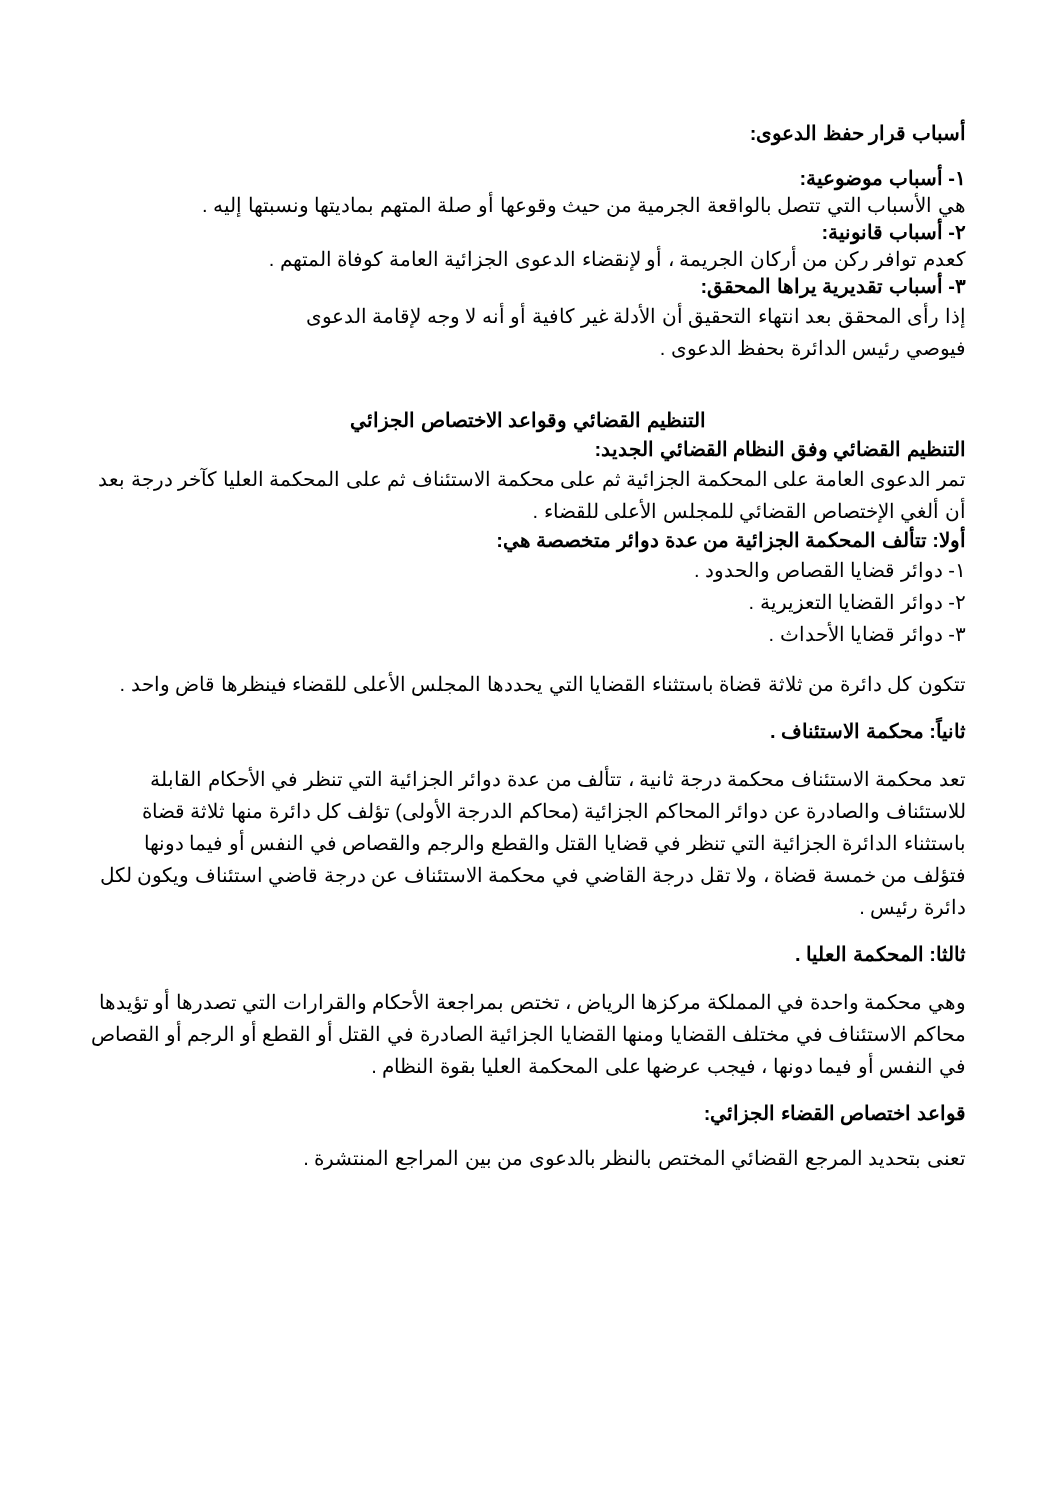أسباب قرار حفظ الدعوى:
١- أسباب موضوعية:
هي الأسباب التي تتصل بالواقعة الجرمية من حيث وقوعها أو صلة المتهم بماديتها ونسبتها إليه .
٢- أسباب قانونية:
كعدم توافر ركن من أركان الجريمة ، أو لإنقضاء الدعوى الجزائية العامة كوفاة المتهم .
٣- أسباب تقديرية يراها المحقق:
إذا رأى المحقق بعد انتهاء التحقيق أن الأدلة غير كافية أو أنه لا وجه لإقامة الدعوى فيوصي رئيس الدائرة بحفظ الدعوى .
التنظيم القضائي وقواعد الاختصاص الجزائي
التنظيم القضائي وفق النظام القضائي الجديد:
تمر الدعوى العامة على المحكمة الجزائية ثم على محكمة الاستئناف ثم على المحكمة العليا كآخر درجة بعد أن ألغي الإختصاص القضائي للمجلس الأعلى للقضاء .
أولا: تتألف المحكمة الجزائية من عدة دوائر متخصصة هي:
١- دوائر قضايا القصاص والحدود .
٢- دوائر القضايا التعزيرية .
٣- دوائر قضايا الأحداث .
تتكون كل دائرة من ثلاثة قضاة باستثناء القضايا التي يحددها المجلس الأعلى للقضاء فينظرها قاض واحد .
ثانياً: محكمة الاستئناف .
تعد محكمة الاستئناف محكمة درجة ثانية ، تتألف من عدة دوائر الجزائية التي تنظر في الأحكام القابلة للاستئناف والصادرة عن دوائر المحاكم الجزائية (محاكم الدرجة الأولى) تؤلف كل دائرة منها ثلاثة قضاة باستثناء الدائرة الجزائية التي تنظر في قضايا القتل والقطع والرجم والقصاص في النفس أو فيما دونها فتؤلف من خمسة قضاة ، ولا تقل درجة القاضي في محكمة الاستئناف عن درجة قاضي استئناف ويكون لكل دائرة رئيس .
ثالثا: المحكمة العليا .
وهي محكمة واحدة في المملكة مركزها الرياض ، تختص بمراجعة الأحكام والقرارات التي تصدرها أو تؤيدها محاكم الاستئناف في مختلف القضايا ومنها القضايا الجزائية الصادرة في القتل أو القطع أو الرجم أو القصاص في النفس أو فيما دونها ، فيجب عرضها على المحكمة العليا بقوة النظام .
قواعد اختصاص القضاء الجزائي:
تعنى بتحديد المرجع القضائي المختص بالنظر بالدعوى من بين المراجع المنتشرة .